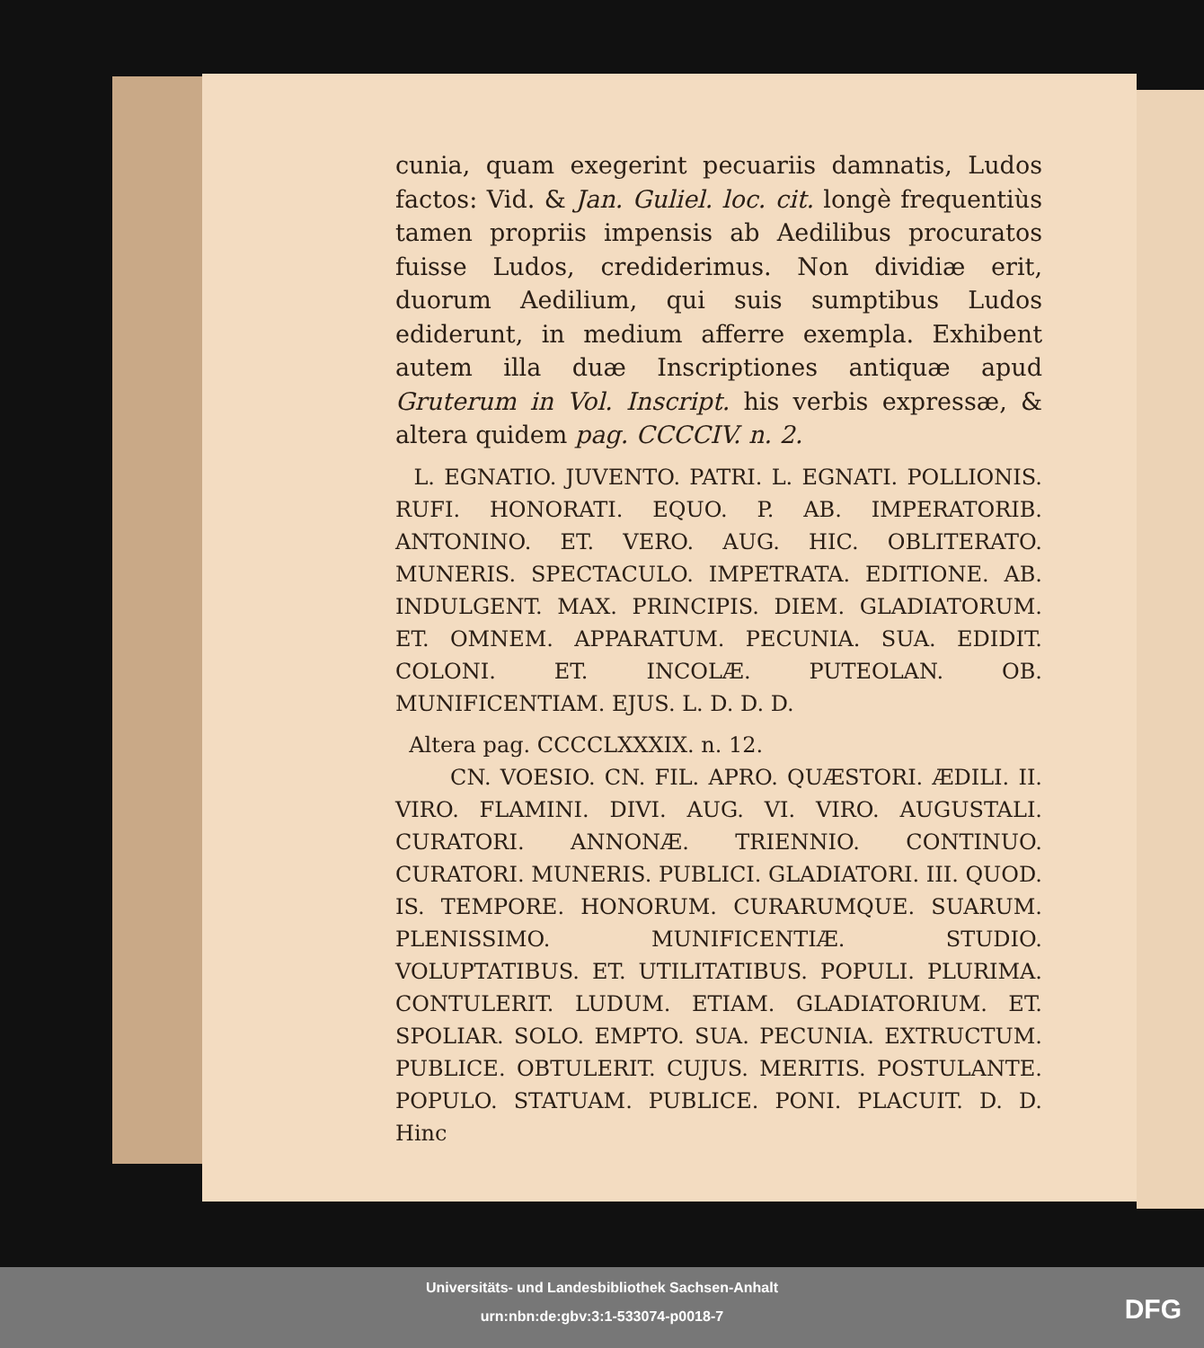cunia, quam exegerint pecuariis damnatis, Ludos factos: Vid. & Jan. Guliel. loc. cit. longè frequentiùs tamen propriis impensis ab Aedilibus procuratos fuisse Ludos, crediderimus. Non dividiæ erit, duorum Aedilium, qui suis sumptibus Ludos ediderunt, in medium afferre exempla. Exhibent autem illa duæ Inscriptiones antiquæ apud Gruterum in Vol. Inscript. his verbis expressæ, & altera quidem pag. CCCCIV. n. 2.
L. EGNATIO. JUVENTO. PATRI. L. EGNATI. POLLIONIS. RUFI. HONORATI. EQUO. P. AB. IMPERATORIB. ANTONINO. ET. VERO. AUG. HIC. OBLITERATO. MUNERIS. SPECTACULO. IMPETRATA. EDITIONE. AB. INDULGENT. MAX. PRINCIPIS. DIEM. GLADIATORUM. ET. OMNEM. APPARATUM. PECUNIA. SUA. EDIDIT. COLONI. ET. INCOLÆ. PUTEOLAN. OB. MUNIFICENTIAM. EJUS. L. D. D. D.
Altera pag. CCCCLXXXIX. n. 12.
CN. VOESIO. CN. FIL. APRO. QUÆSTORI. ÆDILI. II. VIRO. FLAMINI. DIVI. AUG. VI. VIRO. AUGUSTALI. CURATORI. ANNONÆ. TRIENNIO. CONTINUO. CURATORI. MUNERIS. PUBLICI. GLADIATORI. III. QUOD. IS. TEMPORE. HONORUM. CURARUMQUE. SUARUM. PLENISSIMO. MUNIFICENTIÆ. STUDIO. VOLUPTATIBUS. ET. UTILITATIBUS. POPULI. PLURIMA. CONTULERIT. LUDUM. ETIAM. GLADIATORIUM. ET. SPOLIAR. SOLO. EMPTO. SUA. PECUNIA. EXTRUCTUM. PUBLICE. OBTULERIT. CUJUS. MERITIS. POSTULANTE. POPULO. STATUAM. PUBLICE. PONI. PLACUIT. D. D. Hinc
Universitäts- und Landesbibliothek Sachsen-Anhalt
urn:nbn:de:gbv:3:1-533074-p0018-7
DFG